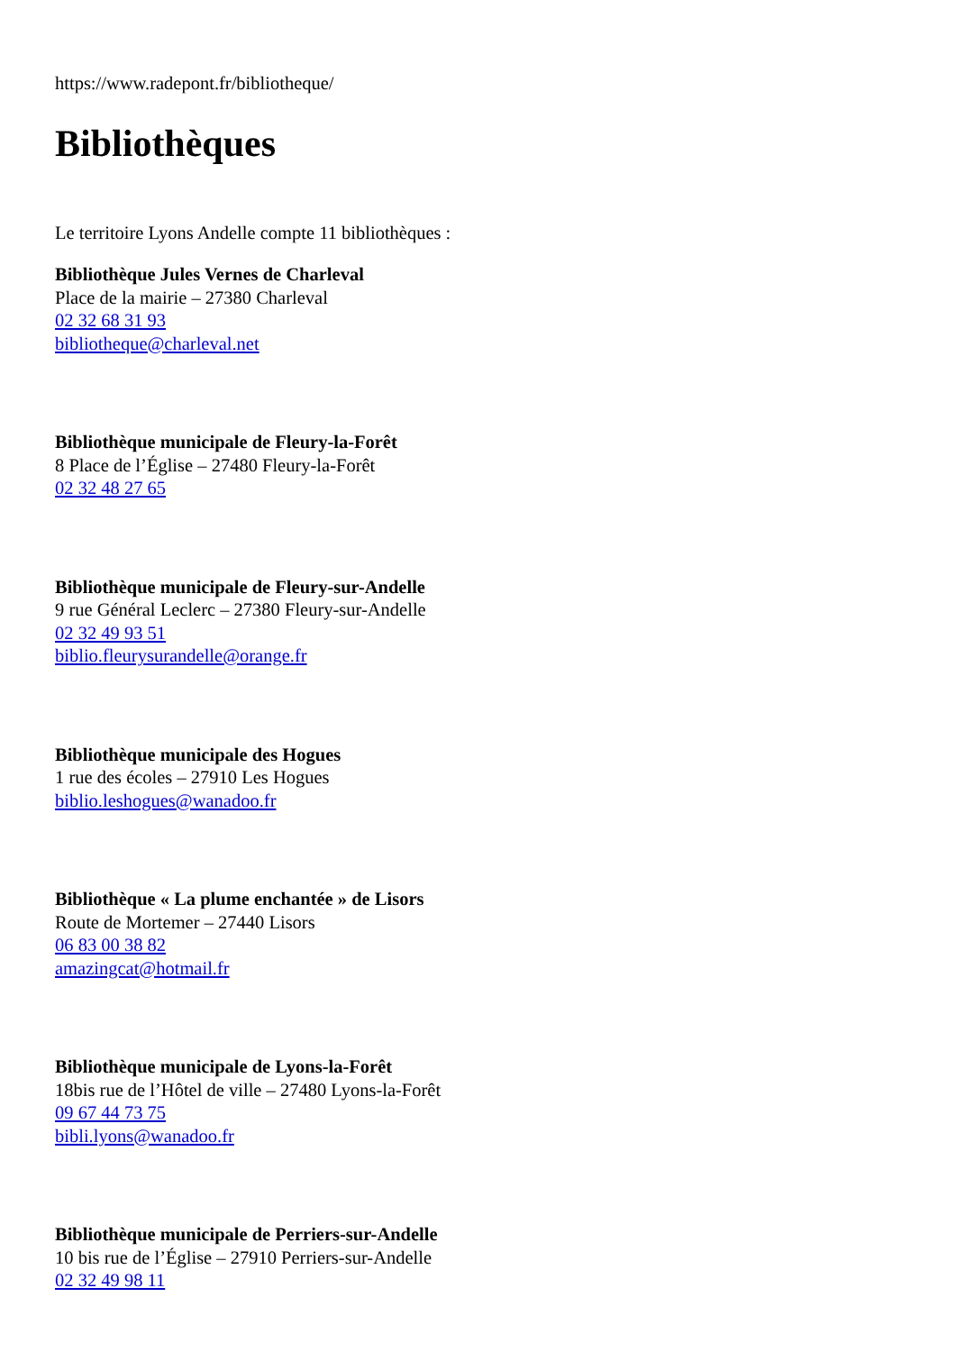https://www.radepont.fr/bibliotheque/
Bibliothèques
Le territoire Lyons Andelle compte 11 bibliothèques :
Bibliothèque Jules Vernes de Charleval
Place de la mairie – 27380 Charleval
02 32 68 31 93
bibliotheque@charleval.net
Bibliothèque municipale de Fleury-la-Forêt
8 Place de l’Église – 27480 Fleury-la-Forêt
02 32 48 27 65
Bibliothèque municipale de Fleury-sur-Andelle
9 rue Général Leclerc – 27380 Fleury-sur-Andelle
02 32 49 93 51
biblio.fleurysurandelle@orange.fr
Bibliothèque municipale des Hogues
1 rue des écoles – 27910 Les Hogues
biblio.leshogues@wanadoo.fr
Bibliothèque « La plume enchantée » de Lisors
Route de Mortemer – 27440 Lisors
06 83 00 38 82
amazingcat@hotmail.fr
Bibliothèque municipale de Lyons-la-Forêt
18bis rue de l’Hôtel de ville – 27480 Lyons-la-Forêt
09 67 44 73 75
bibli.lyons@wanadoo.fr
Bibliothèque municipale de Perriers-sur-Andelle
10 bis rue de l’Église – 27910 Perriers-sur-Andelle
02 32 49 98 11